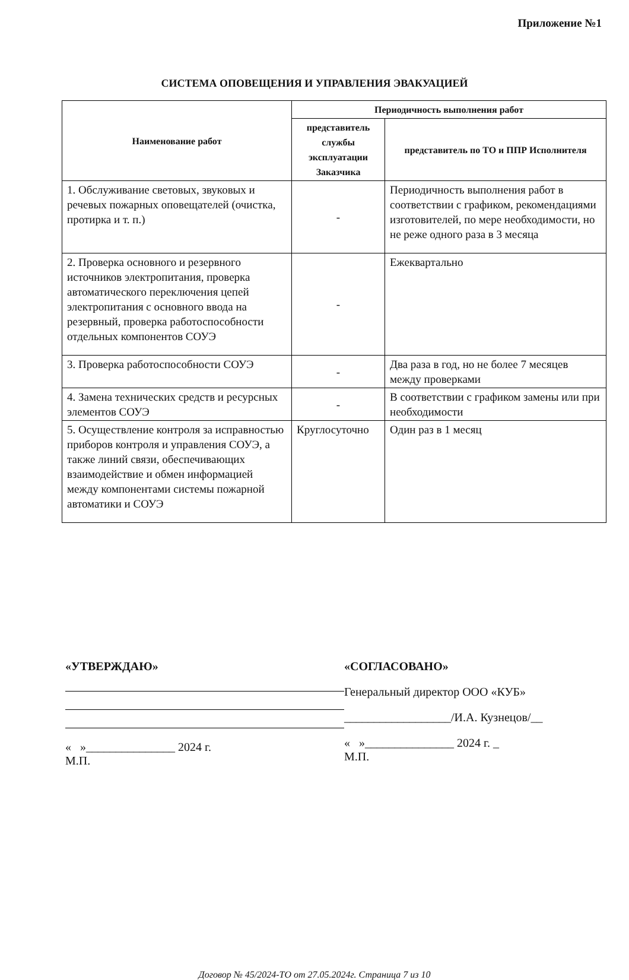Приложение №1
СИСТЕМА ОПОВЕЩЕНИЯ И УПРАВЛЕНИЯ ЭВАКУАЦИЕЙ
| Наименование работ | Периодичность выполнения работ | |
| --- | --- | --- |
| | представитель службы эксплуатации Заказчика | представитель по ТО и ППР Исполнителя |
| 1. Обслуживание световых, звуковых и речевых пожарных оповещателей (очистка, протирка и т. п.) | - | Периодичность выполнения работ в соответствии с графиком, рекомендациями изготовителей, по мере необходимости, но не реже одного раза в 3 месяца |
| 2. Проверка основного и резервного источников электропитания, проверка автоматического переключения цепей электропитания с основного ввода на резервный, проверка работоспособности отдельных компонентов СОУЭ | - | Ежеквартально |
| 3. Проверка работоспособности СОУЭ | - | Два раза в год, но не более 7 месяцев между проверками |
| 4. Замена технических средств и ресурсных элементов СОУЭ | - | В соответствии с графиком замены или при необходимости |
| 5. Осуществление контроля за исправностью приборов контроля и управления СОУЭ, а также линий связи, обеспечивающих взаимодействие и обмен информацией между компонентами системы пожарной автоматики и СОУЭ | Круглосуточно | Один раз в 1 месяц |
«УТВЕРЖДАЮ»
« »_______________ 2024 г.
М.П.
«СОГЛАСОВАНО»
Генеральный директор ООО «КУБ»
__________________/И.А. Кузнецов/__
« »_______________ 2024 г. _
М.П.
Договор № 45/2024-ТО от 27.05.2024г. Страница 7 из 10